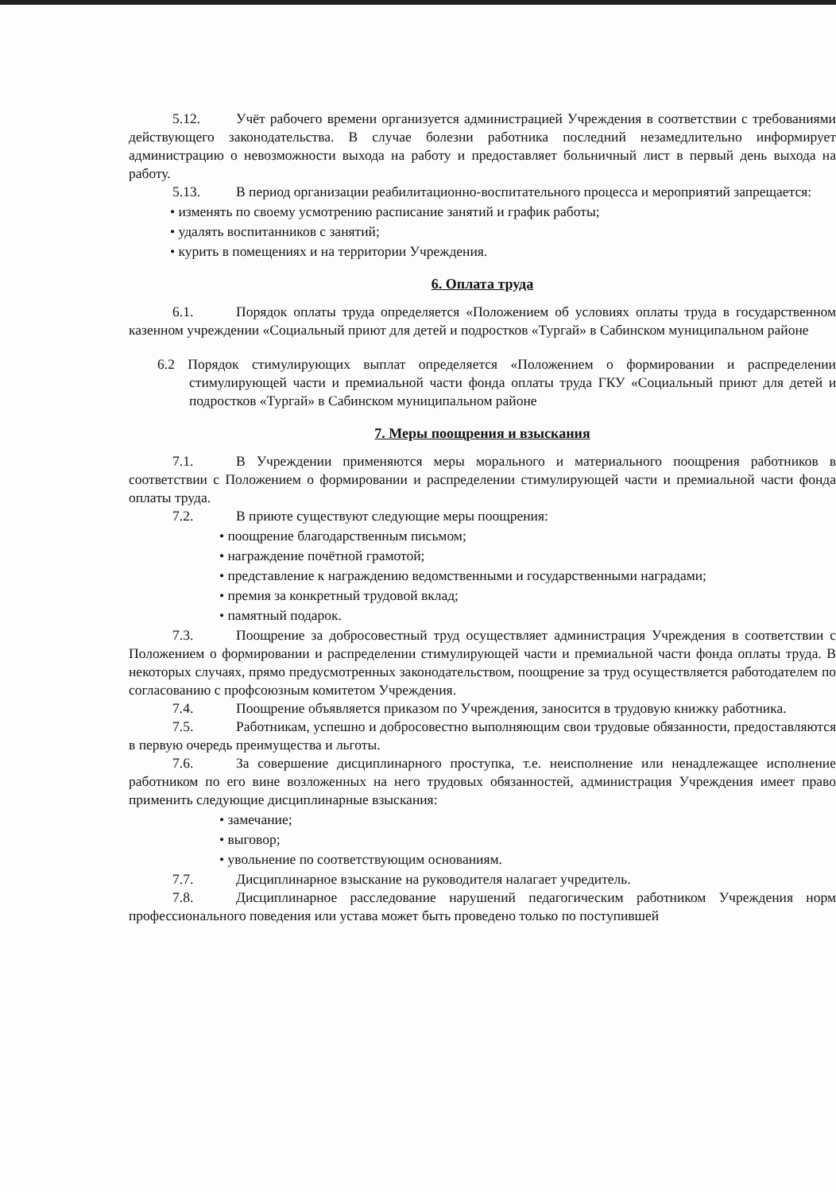5.12. Учёт рабочего времени организуется администрацией Учреждения в соответствии с требованиями действующего законодательства. В случае болезни работника последний незамедлительно информирует администрацию о невозможности выхода на работу и предоставляет больничный лист в первый день выхода на работу.
5.13. В период организации реабилитационно-воспитательного процесса и мероприятий запрещается:
• изменять по своему усмотрению расписание занятий и график работы;
• удалять воспитанников с занятий;
• курить в помещениях и на территории Учреждения.
6. Оплата труда
6.1. Порядок оплаты труда определяется «Положением об условиях оплаты труда в государственном казенном учреждении «Социальный приют для детей и подростков «Тургай» в Сабинском муниципальном районе
6.2 Порядок стимулирующих выплат определяется «Положением о формировании и распределении стимулирующей части и премиальной части фонда оплаты труда ГКУ «Социальный приют для детей и подростков «Тургай» в Сабинском муниципальном районе
7. Меры поощрения и взыскания
7.1. В Учреждении применяются меры морального и материального поощрения работников в соответствии с Положением о формировании и распределении стимулирующей части и премиальной части фонда оплаты труда.
7.2. В приюте существуют следующие меры поощрения:
• поощрение благодарственным письмом;
• награждение почётной грамотой;
• представление к награждению ведомственными и государственными наградами;
• премия за конкретный трудовой вклад;
• памятный подарок.
7.3. Поощрение за добросовестный труд осуществляет администрация Учреждения в соответствии с Положением о формировании и распределении стимулирующей части и премиальной части фонда оплаты труда. В некоторых случаях, прямо предусмотренных законодательством, поощрение за труд осуществляется работодателем по согласованию с профсоюзным комитетом Учреждения.
7.4. Поощрение объявляется приказом по Учреждения, заносится в трудовую книжку работника.
7.5. Работникам, успешно и добросовестно выполняющим свои трудовые обязанности, предоставляются в первую очередь преимущества и льготы.
7.6. За совершение дисциплинарного проступка, т.е. неисполнение или ненадлежащее исполнение работником по его вине возложенных на него трудовых обязанностей, администрация Учреждения имеет право применить следующие дисциплинарные взыскания:
• замечание;
• выговор;
• увольнение по соответствующим основаниям.
7.7. Дисциплинарное взыскание на руководителя налагает учредитель.
7.8. Дисциплинарное расследование нарушений педагогическим работником Учреждения норм профессионального поведения или устава может быть проведено только по поступившей